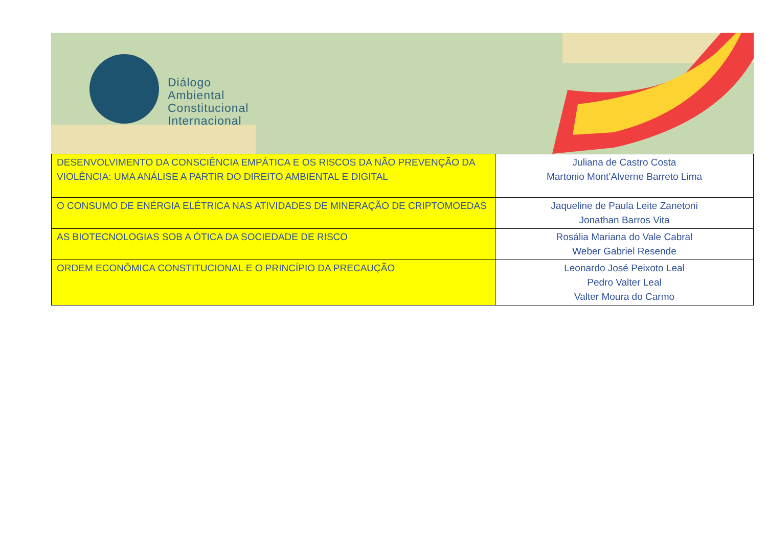Diálogo
Ambiental
Constitucional
Internacional
| DESENVOLVIMENTO DA CONSCIÊNCIA EMPÁTICA E OS RISCOS DA NÃO PREVENÇÃO DA VIOLÊNCIA: UMA ANÁLISE A PARTIR DO DIREITO AMBIENTAL E DIGITAL | Juliana de Castro Costa Martonio Mont’Alverne Barreto Lima |
| O CONSUMO DE ENÉRGIA ELÉTRICA NAS ATIVIDADES DE MINERAÇÃO DE CRIPTOMOEDAS | Jaqueline de Paula Leite Zanetoni Jonathan Barros Vita |
| AS BIOTECNOLOGIAS SOB A ÓTICA DA SOCIEDADE DE RISCO | Rosália Mariana do Vale Cabral Weber Gabriel Resende |
| ORDEM ECONÔMICA CONSTITUCIONAL E O PRINCÍPIO DA PRECAUÇÃO | Leonardo José Peixoto Leal Pedro Valter Leal Valter Moura do Carmo |